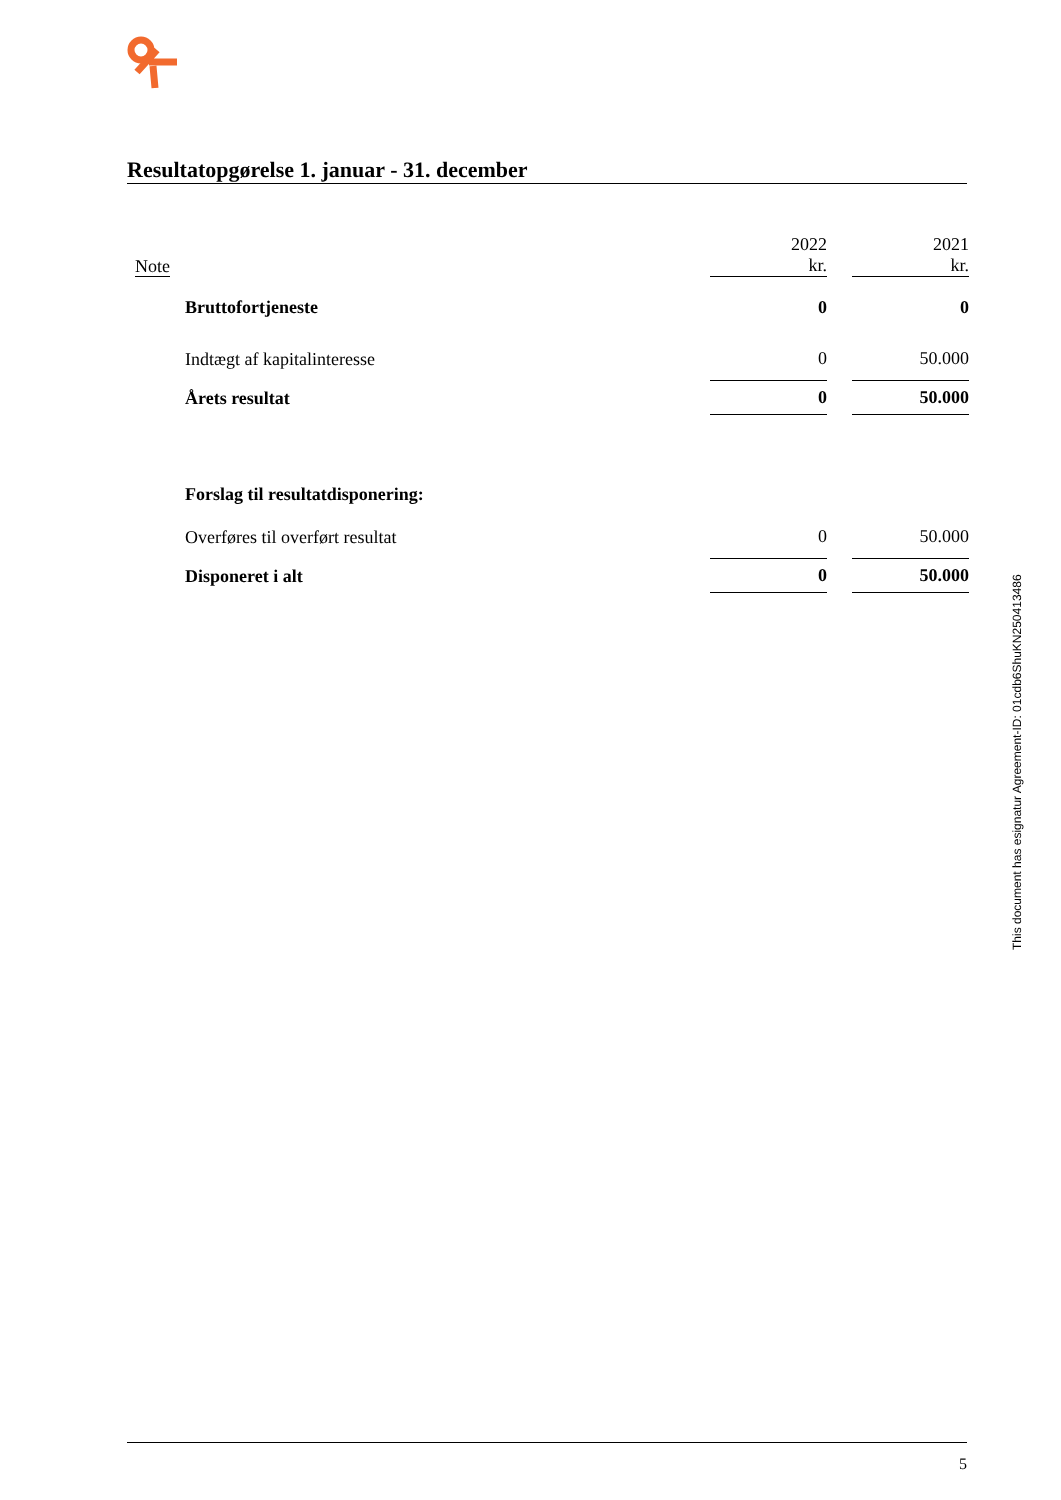Resultatopgørelse 1. januar - 31. december
| | | 2022 | | 2021 |
| --- | --- | --- | --- | --- |
| Note | | kr. | | kr. |
| | Bruttofortjeneste | 0 | | 0 |
| | Indtægt af kapitalinteresse | 0 | | 50.000 |
| | Årets resultat | 0 | | 50.000 |
| | Forslag til resultatdisponering: | | | |
| | Overføres til overført resultat | 0 | | 50.000 |
| | Disponeret i alt | 0 | | 50.000 |
This document has esignatur Agreement-ID: 01cdb6ShuKN250413486
5